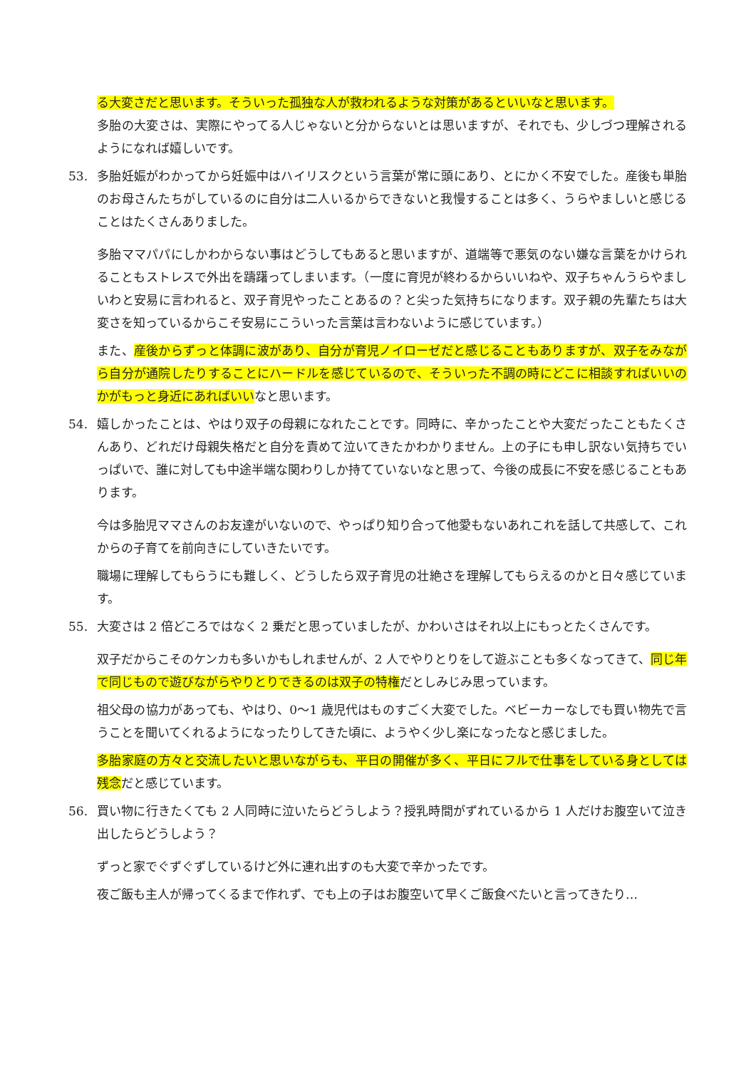る大変さだと思います。そういった孤独な人が救われるような対策があるといいなと思います。
多胎の大変さは、実際にやってる人じゃないと分からないとは思いますが、それでも、少しづつ理解されるようになれば嬉しいです。
53. 多胎妊娠がわかってから妊娠中はハイリスクという言葉が常に頭にあり、とにかく不安でした。産後も単胎のお母さんたちがしているのに自分は二人いるからできないと我慢することは多く、うらやましいと感じることはたくさんありました。
多胎ママパパにしかわからない事はどうしてもあると思いますが、道端等で悪気のない嫌な言葉をかけられることもストレスで外出を躊躇ってしまいます。（一度に育児が終わるからいいねや、双子ちゃんうらやましいわと安易に言われると、双子育児やったことあるの？と尖った気持ちになります。双子親の先輩たちは大変さを知っているからこそ安易にこういった言葉は言わないように感じています。）
また、産後からずっと体調に波があり、自分が育児ノイローゼだと感じることもありますが、双子をみながら自分が通院したりすることにハードルを感じているので、そういった不調の時にどこに相談すればいいのかがもっと身近にあればいいなと思います。
54. 嬉しかったことは、やはり双子の母親になれたことです。同時に、辛かったことや大変だったこともたくさんあり、どれだけ母親失格だと自分を責めて泣いてきたかわかりません。上の子にも申し訳ない気持ちでいっぱいで、誰に対しても中途半端な関わりしか持てていないなと思って、今後の成長に不安を感じることもあります。
今は多胎児ママさんのお友達がいないので、やっぱり知り合って他愛もないあれこれを話して共感して、これからの子育てを前向きにしていきたいです。
職場に理解してもらうにも難しく、どうしたら双子育児の壮絶さを理解してもらえるのかと日々感じています。
55. 大変さは 2 倍どころではなく 2 乗だと思っていましたが、かわいさはそれ以上にもっとたくさんです。
双子だからこそのケンカも多いかもしれませんが、2 人でやりとりをして遊ぶことも多くなってきて、同じ年で同じもので遊びながらやりとりできるのは双子の特権だとしみじみ思っています。
祖父母の協力があっても、やはり、0〜1 歳児代はものすごく大変でした。ベビーカーなしでも買い物先で言うことを聞いてくれるようになったりしてきた頃に、ようやく少し楽になったなと感じました。
多胎家庭の方々と交流したいと思いながらも、平日の開催が多く、平日にフルで仕事をしている身としては残念だと感じています。
56. 買い物に行きたくても 2 人同時に泣いたらどうしよう？授乳時間がずれているから 1 人だけお腹空いて泣き出したらどうしよう？
ずっと家でぐずぐずしているけど外に連れ出すのも大変で辛かったです。
夜ご飯も主人が帰ってくるまで作れず、でも上の子はお腹空いて早くご飯食べたいと言ってきたり…